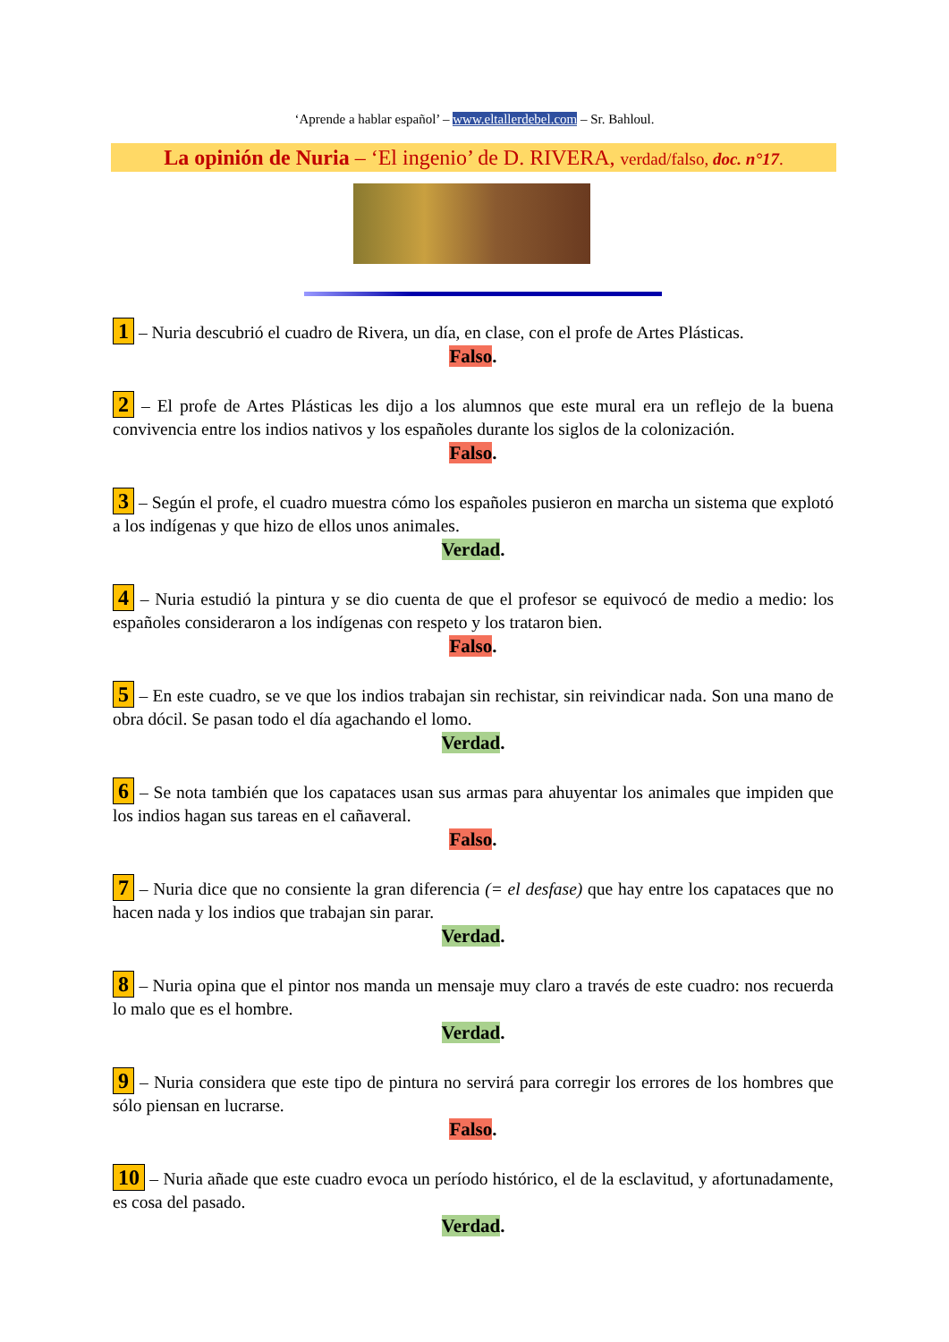‘Aprende a hablar español’ – www.eltallerdebel.com – Sr. Bahloul.
La opinión de Nuria – ‘El ingenio’ de D. RIVERA, verdad/falso, doc. n°17.
1 – Nuria descubrió el cuadro de Rivera, un día, en clase, con el profe de Artes Plásticas.
Falso.
2 – El profe de Artes Plásticas les dijo a los alumnos que este mural era un reflejo de la buena convivencia entre los indios nativos y los españoles durante los siglos de la colonización.
Falso.
3 – Según el profe, el cuadro muestra cómo los españoles pusieron en marcha un sistema que explotó a los indígenas y que hizo de ellos unos animales.
Verdad.
4 – Nuria estudió la pintura y se dio cuenta de que el profesor se equivocó de medio a medio: los españoles consideraron a los indígenas con respeto y los trataron bien.
Falso.
5 – En este cuadro, se ve que los indios trabajan sin rechistar, sin reivindicar nada. Son una mano de obra dócil. Se pasan todo el día agachando el lomo.
Verdad.
6 – Se nota también que los capataces usan sus armas para ahuyentar los animales que impiden que los indios hagan sus tareas en el cañaveral.
Falso.
7 – Nuria dice que no consiente la gran diferencia (= el desfase) que hay entre los capataces que no hacen nada y los indios que trabajan sin parar.
Verdad.
8 – Nuria opina que el pintor nos manda un mensaje muy claro a través de este cuadro: nos recuerda lo malo que es el hombre.
Verdad.
9 – Nuria considera que este tipo de pintura no servirá para corregir los errores de los hombres que sólo piensan en lucrarse.
Falso.
10 – Nuria añade que este cuadro evoca un período histórico, el de la esclavitud, y afortunadamente, es cosa del pasado.
Verdad.